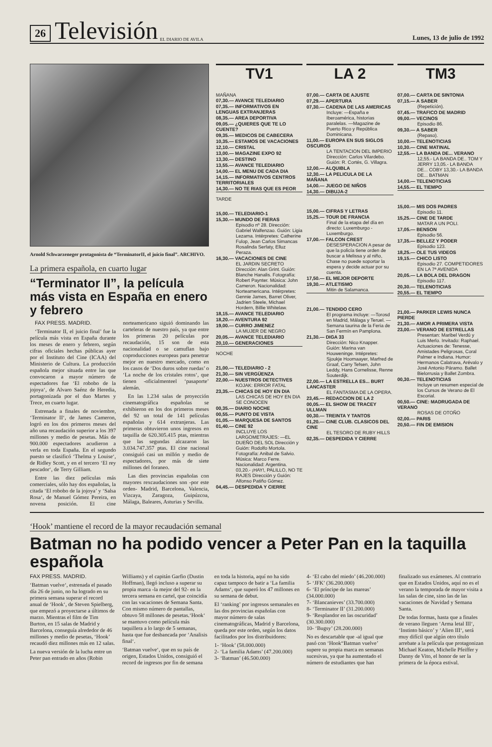26 Televisión EL DIARIO DE AVILA Lunes, 13 de julio de 1992
Arnold Schwarzeneger protagonista de “TerminatorII, el juicio final”. ARCHIVO.
La primera española, en cuarto lugar
“Terminator II”, la película más vista en España en enero y febrero
FAX PRESS. MADRID.
‘Terminator II, el juicio final’ fue la película más vista en España durante los meses de enero y febrero, según cifras oficiales hechas públicas ayer por el Instituto del Cine (ICAA) del Ministerio de Cultura. La producción española mejor situada entre las que convocaron a mayor número de espectadores fue ‘El robobo de la jojoya‘, de Alvaro Saénz de Heredia, portagonizada por el duo Martes y Trece, en cuarto lugar.
Estrenada a finales de noviembre, ‘Terminator II‘, de James Cameron, logró en los dos primeros meses del año una recaudación superior a los 397 millones y medio de pesetas. Más de 900.000 espectadores acudieron a verla en toda España. En el segundo puesto se clasificó ‘Thelma y Louise‘, de Ridley Scott, y en el tercero ‘El rey pescador‘, de Terry Gilliam.
Entre las diez películas más comerciales, sólo hay dos españolas, la citada ‘El robobo de la jojoya’ y ‘Salsa Rosa‘, de Manuel Gómez Pereira, en novena posición. El cine norteamericano siguió dominando las carteleras de nuestro país, ya que entre los primeras 20 películas por recaudación, 15 son de esta nacionalidad o se camuflan bajo coproducciones europeas para penetrar mejor en nuestro mercado, como en los casos de ‘Dos duros sobre ruedas’ o ‘La noche de los cristales rotos‘, que tienen -oficialmenteel ‘pasaporte’ alemán.
En las 1.234 salas de proyección cinematográfica españolas se exhibieron en los dos primeros meses del 92 un total de 141 películas españolas y 614 extranjeras. Las primeras obtuvieron unos ingresos en taquilla de 620.305.415 ptas, mientras que las segundas alcazaron las 3.034.747.357 ptas. El cine nacional consiguió casi un millón y medio de espectadores, por más de siete millones del foraneo.
Las dies provincias españolas con mayores rexcaudaciones son -por este orden- Madrid, Barcelona, Valencia, Vizcaya, Zaragoza, Guipúzcoa, Málaga, Baleares, Asturias y Sevilla.
TV1
MAÑANA
07,30.— AVANCE TELEDIARIO
07,35.— INFORMATIVOS EN LENGUAS EXTRANJERAS
08,35.— AREA DEPORTIVA
09,05.— ¿QUIERES QUE TE LO CUENTE?
09,35.— MEDICOS DE CABECERA
10,35.— ESTAMOS DE VACACIONES
12,10.— CRISTAL
13,00.— MAGAZINE EXPO 92
13,30.— DESTINO
13,55.— AVANCE TELEDIARIO
14,00.— EL MENU DE CADA DIA
14,15.— INFORMATIVOS CENTROS TERRITORIALES
14,30.— NO TE RIAS QUE ES PEOR
TARDE
15,00.— TELEDIARIO-1
15,30.— MUNDO DE FIERAS
Episodio nº 28. Dirección: Gabriel Walfenzao. Guión: Ligia Lezama. Intérpretes: Catherine Fulop, Jean Carlos Simancas Rosalinda Serfaty, Elluz Peraza.
16,30.— VACACIONES DE CINE
EL JARDIN SECRETO Dirección: Alan Grint. Guión: Blanche Hanalis. Fotografía: Robert Paynter. Música: John Cameron. Nacionalidad: Norteamericana. Intérpretes: Gennie James, Barret Oliver, Jadrien Steele, Michael Hordern, Billie Whitelaw.
18,15.— AVANCE TELEDIARIO
18,20.— AVENTURA 92
19,00.— CURRO JIMENEZ
LA MUJER DE NEGRO
20,05.— AVANCE TELEDIARIO
20,10.— GENERACIONES
NOCHE
21,00.— TELEDIARIO - 2
21,30.— SIN VERGÜENZA
22,00.— NUESTROS DETECTIVES
KOJAK: ERROR FATAL
23,35.— CHICAS DE HOY EN DIA
LAS CHICAS DE HOY EN DIA SE CONOCEN
00,35.— DIARIO NOCHE
00,55.— PUNTO DE VISTA
01,05.— MARQUESA DE SANTOS
01,40.— CINE 92
INCLUYE LOS LARGOMETRAJES: —EL DUEÑO DEL SOL Dirección y Guión: Rodolfo Mortola. Fotografía: Anibal de Salvio. Música: Marco Ferre. Nacionalidad: Argentina. 03,20.- ¡HAY!, PALILLO, NO TE RAJES Dirección y Guión: Alfonso Patiño Gómez.
04,45.— DESPEDIDA Y CIERRE
LA 2
07,00.— CARTA DE AJUSTE
07,29.— APERTURA
07,30.— CADENA DE LAS AMERICAS
Incluye: —España e Iberoamérica, historias paralelas. —Magazine de Puerto Rico y República Dominicana.
11,00.— EUROPA EN SUS SIGLOS OSCUROS
LA TENTACION DEL IMPERIO Dirección: Carlos Vilardebo. Guión: R. Cortés, G. Villagra.
12,00.— ALQUIBLA
12,30.— LA PELICULA DE LA MAÑANA
14,00.— JUEGO DE NIÑOS
14,30.— DIBUJA-2
15,00.— CIFRAS Y LETRAS
15,25.— TOUR DE FRANCIA
Final de la etapa del día en directo: Luxemburgo - Luxemburgo.
17,00.— FALCON CREST
DESESPERACION A pesar de que la policía tiene orden de buscar a Melissa y al niño, Chase no puede soportar la espera y decide actuar por su cuenta.
17,50.— EL MEJOR DEPORTE
19,30.— ATLETISMO
Mitin de Salamanca.
21,00.— TENDIDO CERO
El programa incluye: —Torosd en Madrid, Málaga y Teruel. —Semana taurina de la Feria de San Fermín en Pamplona.
21,30.— DIGA 33
Dirección: Nico Knapper. Guión: Marina van Houweninge. Intépretes: Sjoukje Hoomaayer, Marfred de Graaf, Carry Tefsen, John Leddy, Hans Cornelisse, Renne Souterdijk.
22,00.— LA ESTRELLA ES... BURT LANCASTER
EL FANTASMA DE LA OPERA.
23,45.— REDACCION DE LA 2
00,05.— EL SHOW DE TRACEY ULLMAN
00,30.— TREINTA Y TANTOS
01,20.— CINE CLUB. CLASICOS DEL CINE
EL TESORO DE RUBY HILLS
02,35.— DESPEDIDA Y CIERRE
TM3
07,00.— CARTA DE SINTONIA
07,15.— A SABER
(Repetición).
07,45.— TRAFICO DE MADRID
09,00.— VECINOS
Episodio 86.
09,30.— A SABER
(Repaso).
10,00.— TELENOTICIAS
10,30.— CINE MATINAL
12,55.— LA BANDA DE... VERANO
12,55.- LA BANDA DE.. TOM Y JERRY 13,05.- LA BANDA DE... COBY 13,30.- LA BANDA DE... BATMAN
14,00.— TELENOTICIAS
14,55.— EL TIEMPO
15,00.— MIS DOS PADRES
Episodio 11.
15,25.— CINE DE TARDE
MATAR A UN POLI.
17,05.— BENSON
Episodio 56.
17,35.— BELLEZ Y PODER
Episodio 123.
18,25.— OLE TUS VIDEOS
19,15.— CHICO LISTO
Episodio 27. COMPETIDORES EN LA 7ª AVENIDA
20,05.— LA BOLA DEL DRAGON
Episodio 117.
20,30.— TELENOTICIAS
20,55.— EL TIEMPO
21,00.— PARKER LEWIS NUNCA PIERDE
21,30.— AMOR A PRIMERA VISTA
23,00.— VERANO DE ESTRELLAS
Presentan: Maribel Verdú y Luis Merlo. Invitado: Raphael. Actuaciones de: Tenesse, Amistades Peligrosas, Coral Palmer e Indiana. Humor: Hermanos Calatrava, Arévalo y José Antonio Páramo. Ballet Bielorrusia y Ballet Zombra.
00,30.— TELENOTICIAS
Incluye un resumen especial de los Cursos de Verano de El Escorial.
00,50.— CINE: MADRUGADA DE VERANO
ROSAS DE OTOÑO
02,00.— PARIS
20,50.— FIN DE EMISION
‘Hook’ mantiene el record de la mayor recaudación semanal
Batman no ha podido vencer a Peter Pan en la taquilla española
FAX PRESS. MADRID.
‘Batman vuelve‘, estrenada el pasado día 26 de junio, no ha logrado en su primera semana superar el record anual de ‘Hook‘, de Steven Spielberg, que empezó a proyectarse a últimos de marzo. Mientras el film de Tim Burton, en 15 salas de Madrid y Barcelona, conseguía alrededor de 46 millones y medio de pesetas, ‘Hook’ recaudó diez millones más en 12 salas.
La nueva versión de la lucha entre un Peter pan entrado en años (Robin Williams) y el capitán Garfio (Dustin Hoffman), llegó incluso a superar su propia marca -la mejor del 92- en la tercera semana en cartel, que coincidía con las vacaciones de Semana Santa. Con mismo número de pantallas, obtuvo 58 millones de pesetas.‘Hook‘ se mantuvo como película más taquillera a lo largo de 5 semanas, hasta que fue desbancada por ‘Analisis final‘.
‘Batman vuelve‘, que en su país de origen, Estados Unidos, consiguió el record de ingresos por fin de semana en toda la historia, aquí no ha sido capaz tampoco de batir a ‘La familia Adams‘, que superó los 47 millones en su semana de debut.
El ‘ranking’ por ingresos semanales en las dos provincias españolas con mayor número de salas cinematográficas, Madrid y Barcelona, queda por este orden, según los datos facilitados por los distribuidores:
1- ‘Hook’ (58.000.000)
2- ‘La familia Adams’ (47.200.000)
3- ‘Batman’ (46.500.000)
4- ‘El cabo del miedo’ (46.200.000)
5- ‘JFK’ (36.200.000)
6- ‘El príncipe de las mareas’ (34.000.000)
7- ‘Blancanieves’ (33.700.000)
8- ‘Terminator II’ (31.200.000)
9- ‘Resplandor en las oscuridad’ (30.300.000)
10- ‘Bugsy’ (28.200.000)
No es descartable que -al igual que pasó con ‘Hook“Batman vuelve’ supere su propia marca en semanas sucesivas, ya que ha aumentado el número de estudiantes que han finalizado sus exámenes. Al contrario que en Estados Unidos, aquí no es el verano la temporada de mayor visita a las salas de cine, sino las de las vacaciones de Navidad y Semana Santa.
De todas formas, hasta que a finales de verano lleguen ‘Arma letal III‘, ‘Instinto básico’ y ‘Alien III‘, será muy difícil que algún otro título arrebate a la película que protagonizan Michael Keaton, Michelle Pfeiffer y Danny de Vito, el honor de ser la primera de la época estival.